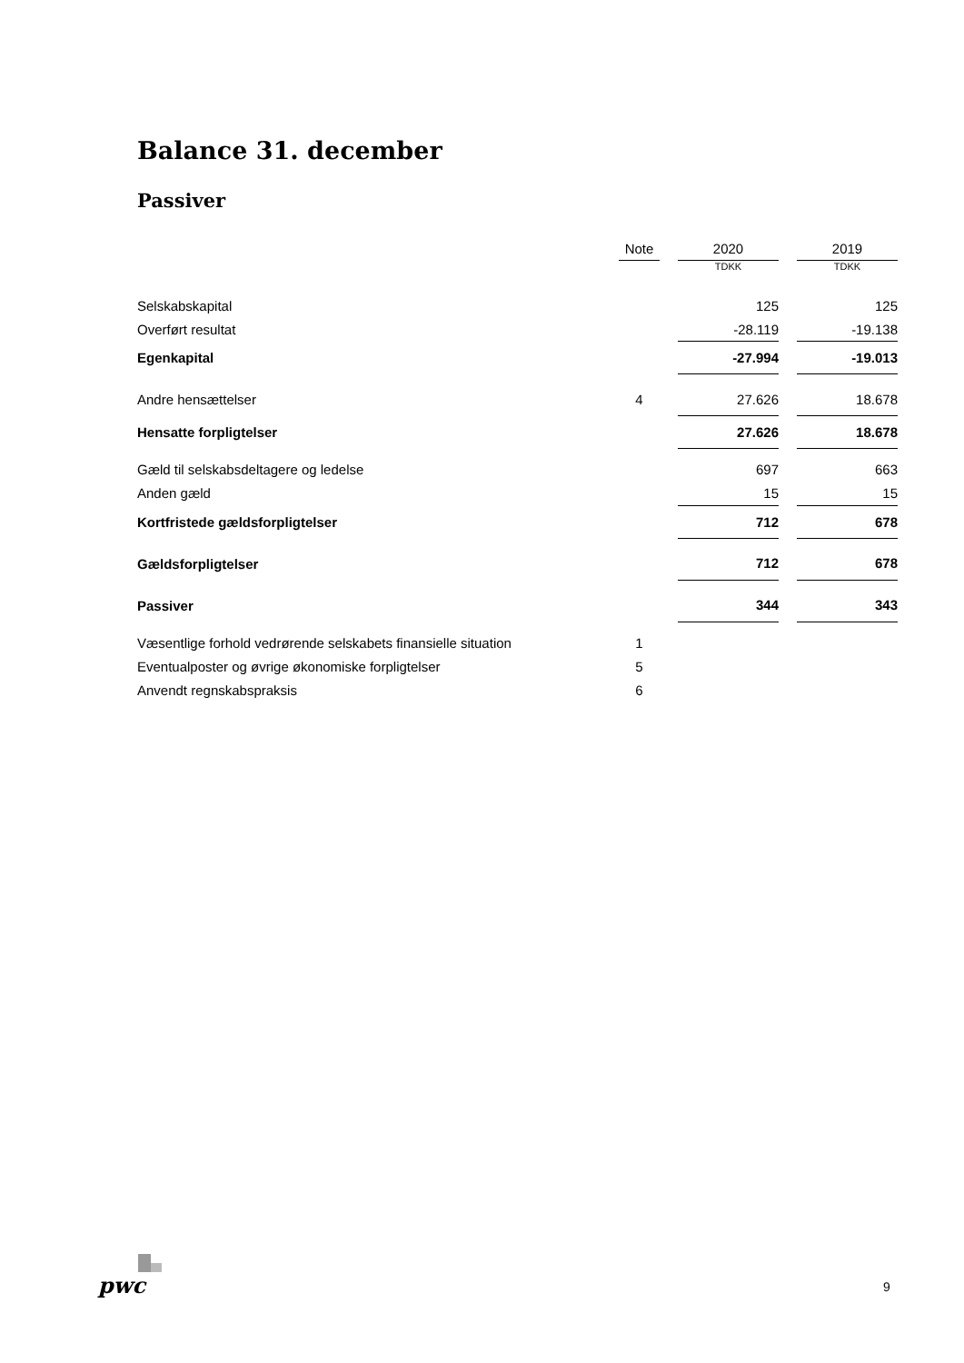Balance 31. december
Passiver
| | Note | | 2020 | | 2019 |
| --- | --- | --- | --- | --- | --- |
| | | | TDKK | | TDKK |
| Selskabskapital | | | 125 | | 125 |
| Overført resultat | | | -28.119 | | -19.138 |
| Egenkapital | | | -27.994 | | -19.013 |
| Andre hensættelser | 4 | | 27.626 | | 18.678 |
| Hensatte forpligtelser | | | 27.626 | | 18.678 |
| Gæld til selskabsdeltagere og ledelse | | | 697 | | 663 |
| Anden gæld | | | 15 | | 15 |
| Kortfristede gældsforpligtelser | | | 712 | | 678 |
| Gældsforpligtelser | | | 712 | | 678 |
| Passiver | | | 344 | | 343 |
| Væsentlige forhold vedrørende selskabets finansielle situation | 1 | | | | |
| Eventualposter og øvrige økonomiske forpligtelser | 5 | | | | |
| Anvendt regnskabspraksis | 6 | | | | |
pwc 9